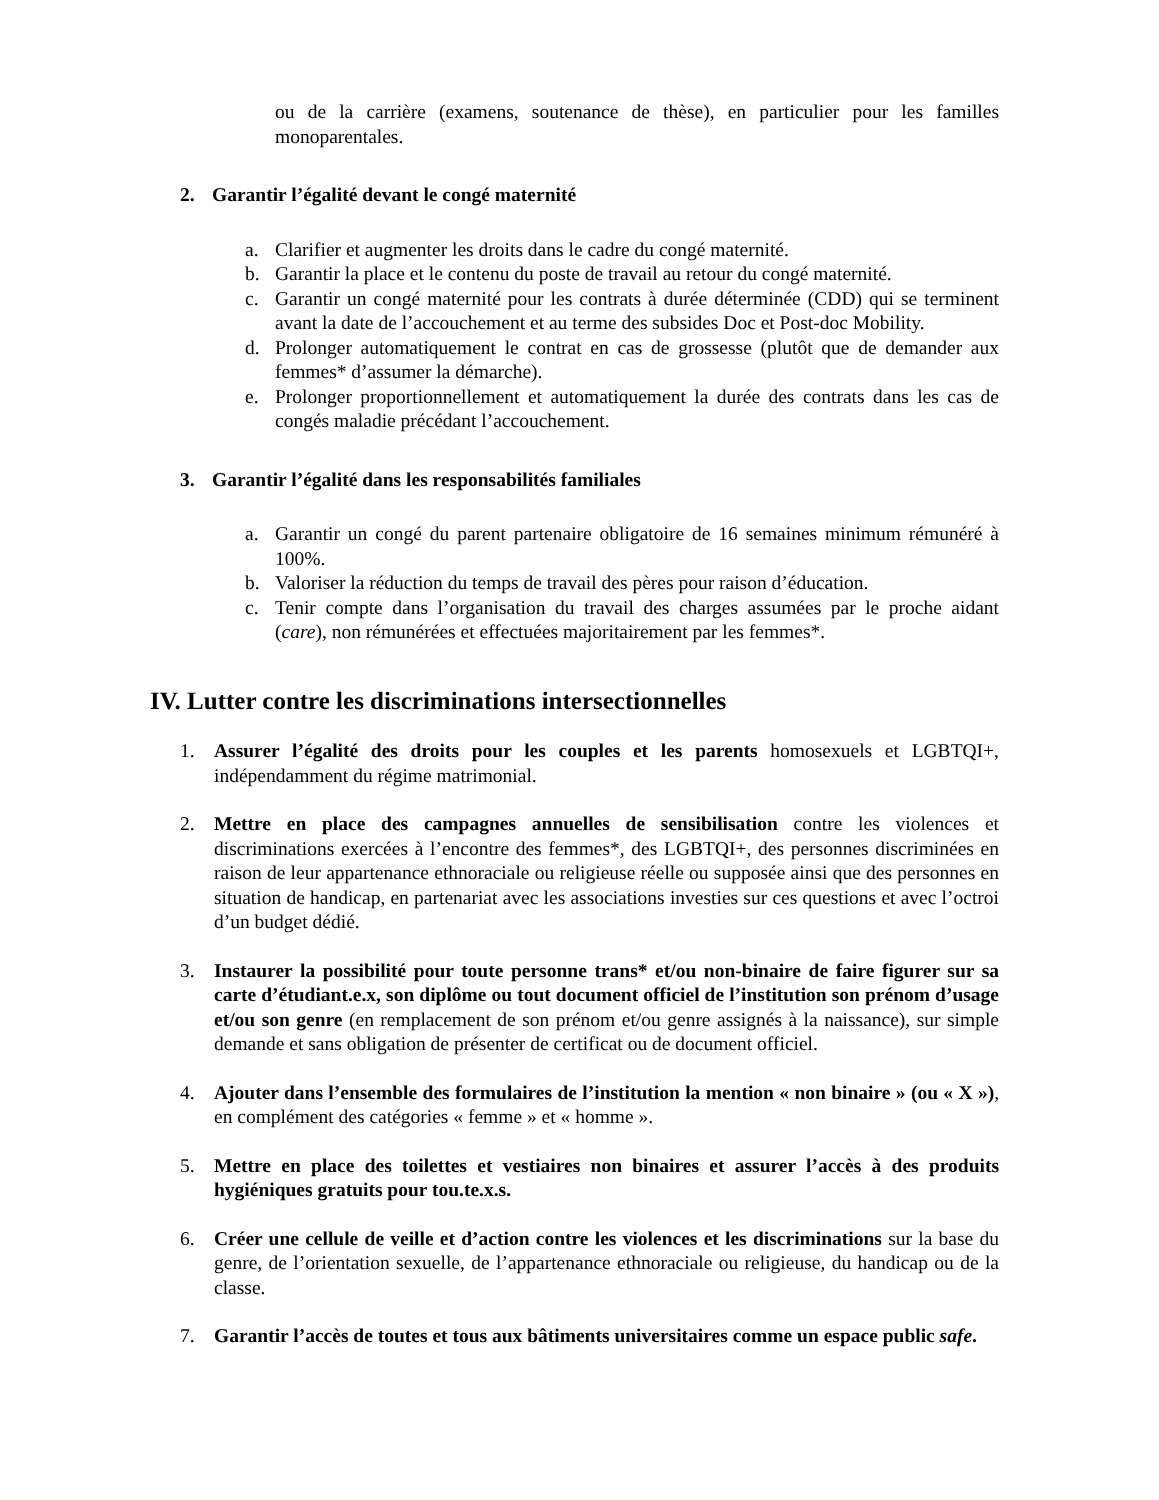ou de la carrière (examens, soutenance de thèse), en particulier pour les familles monoparentales.
2. Garantir l’égalité devant le congé maternité
a. Clarifier et augmenter les droits dans le cadre du congé maternité.
b. Garantir la place et le contenu du poste de travail au retour du congé maternité.
c. Garantir un congé maternité pour les contrats à durée déterminée (CDD) qui se terminent avant la date de l’accouchement et au terme des subsides Doc et Post-doc Mobility.
d. Prolonger automatiquement le contrat en cas de grossesse (plutôt que de demander aux femmes* d’assumer la démarche).
e. Prolonger proportionnellement et automatiquement la durée des contrats dans les cas de congés maladie précédant l’accouchement.
3. Garantir l’égalité dans les responsabilités familiales
a. Garantir un congé du parent partenaire obligatoire de 16 semaines minimum rémunéré à 100%.
b. Valoriser la réduction du temps de travail des pères pour raison d’éducation.
c. Tenir compte dans l’organisation du travail des charges assumées par le proche aidant (care), non rémunérées et effectuées majoritairement par les femmes*.
IV. Lutter contre les discriminations intersectionnelles
1. Assurer l’égalité des droits pour les couples et les parents homosexuels et LGBTQI+, indépendamment du régime matrimonial.
2. Mettre en place des campagnes annuelles de sensibilisation contre les violences et discriminations exercées à l’encontre des femmes*, des LGBTQI+, des personnes discriminées en raison de leur appartenance ethnoraciale ou religieuse réelle ou supposée ainsi que des personnes en situation de handicap, en partenariat avec les associations investies sur ces questions et avec l’octroi d’un budget dédié.
3. Instaurer la possibilité pour toute personne trans* et/ou non-binaire de faire figurer sur sa carte d’étudiant.e.x, son diplôme ou tout document officiel de l’institution son prénom d’usage et/ou son genre (en remplacement de son prénom et/ou genre assignés à la naissance), sur simple demande et sans obligation de présenter de certificat ou de document officiel.
4. Ajouter dans l’ensemble des formulaires de l’institution la mention « non binaire » (ou « X »), en complément des catégories « femme » et « homme ».
5. Mettre en place des toilettes et vestiaires non binaires et assurer l’accès à des produits hygiéniques gratuits pour tou.te.x.s.
6. Créer une cellule de veille et d’action contre les violences et les discriminations sur la base du genre, de l’orientation sexuelle, de l’appartenance ethnoraciale ou religieuse, du handicap ou de la classe.
7. Garantir l’accès de toutes et tous aux bâtiments universitaires comme un espace public safe.